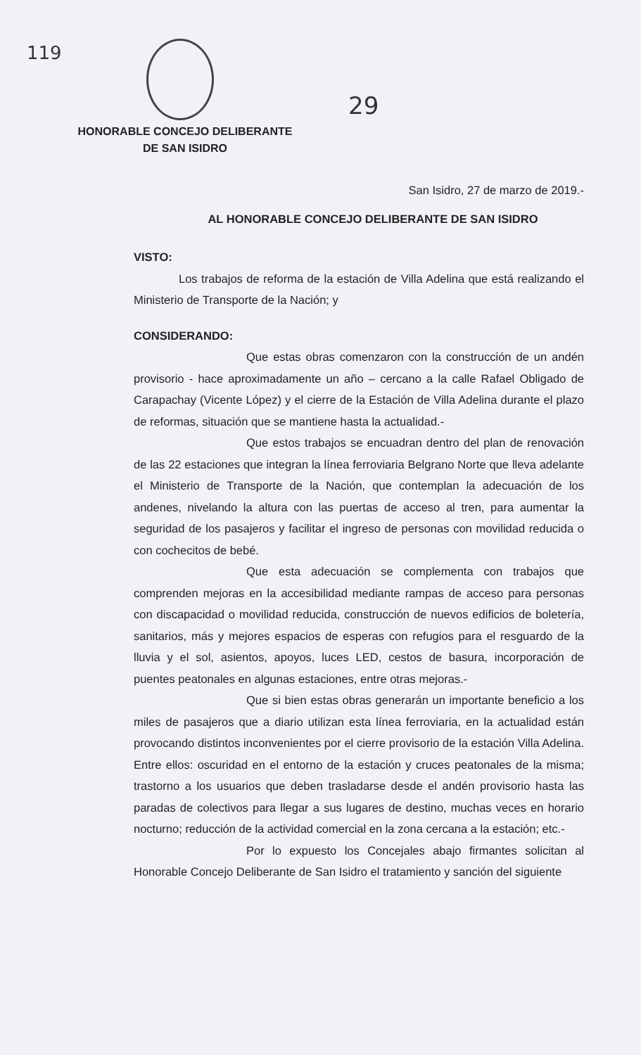119
29
HONORABLE CONCEJO DELIBERANTE
DE SAN ISIDRO
San Isidro, 27 de marzo de 2019.-
AL HONORABLE CONCEJO DELIBERANTE DE SAN ISIDRO
VISTO:
Los trabajos de reforma de la estación de Villa Adelina que está realizando el Ministerio de Transporte de la Nación; y
CONSIDERANDO:
Que estas obras comenzaron con la construcción de un andén provisorio - hace aproximadamente un año – cercano a la calle Rafael Obligado de Carapachay (Vicente López) y el cierre de la Estación de Villa Adelina durante el plazo de reformas, situación que se mantiene hasta la actualidad.-
Que estos trabajos se encuadran dentro del plan de renovación de las 22 estaciones que integran la línea ferroviaria Belgrano Norte que lleva adelante el Ministerio de Transporte de la Nación, que contemplan la adecuación de los andenes, nivelando la altura con las puertas de acceso al tren, para aumentar la seguridad de los pasajeros y facilitar el ingreso de personas con movilidad reducida o con cochecitos de bebé.
Que esta adecuación se complementa con trabajos que comprenden mejoras en la accesibilidad mediante rampas de acceso para personas con discapacidad o movilidad reducida, construcción de nuevos edificios de boletería, sanitarios, más y mejores espacios de esperas con refugios para el resguardo de la lluvia y el sol, asientos, apoyos, luces LED, cestos de basura, incorporación de puentes peatonales en algunas estaciones, entre otras mejoras.-
Que si bien estas obras generarán un importante beneficio a los miles de pasajeros que a diario utilizan esta línea ferroviaria, en la actualidad están provocando distintos inconvenientes por el cierre provisorio de la estación Villa Adelina. Entre ellos: oscuridad en el entorno de la estación y cruces peatonales de la misma; trastorno a los usuarios que deben trasladarse desde el andén provisorio hasta las paradas de colectivos para llegar a sus lugares de destino, muchas veces en horario nocturno; reducción de la actividad comercial en la zona cercana a la estación; etc.-
Por lo expuesto los Concejales abajo firmantes solicitan al Honorable Concejo Deliberante de San Isidro el tratamiento y sanción del siguiente